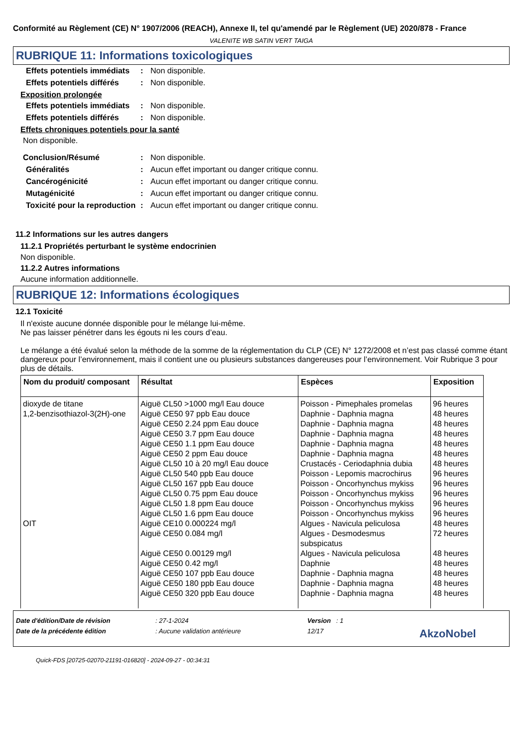Conformité au Règlement (CE) N° 1907/2006 (REACH), Annexe II, tel qu'amendé par le Règlement (UE) 2020/878 - France
VALENITE WB SATIN VERT TAIGA
RUBRIQUE 11: Informations toxicologiques
Effets potentiels immédiats
: Non disponible.
Effets potentiels différés
: Non disponible.
Exposition prolongée
Effets potentiels immédiats
: Non disponible.
Effets potentiels différés
: Non disponible.
Effets chroniques potentiels pour la santé
Non disponible.
Conclusion/Résumé : Non disponible.
Généralités : Aucun effet important ou danger critique connu.
Cancérogénicité : Aucun effet important ou danger critique connu.
Mutagénicité : Aucun effet important ou danger critique connu.
Toxicité pour la reproduction
: Aucun effet important ou danger critique connu.
11.2 Informations sur les autres dangers
11.2.1 Propriétés perturbant le système endocrinien
Non disponible.
11.2.2 Autres informations
Aucune information additionnelle.
RUBRIQUE 12: Informations écologiques
12.1 Toxicité
Il n'existe aucune donnée disponible pour le mélange lui-même.
Ne pas laisser pénétrer dans les égouts ni les cours d’eau.
Le mélange a été évalué selon la méthode de la somme de la réglementation du CLP (CE) N° 1272/2008 et n’est pas classé comme étant dangereux pour l’environnement, mais il contient une ou plusieurs substances dangereuses pour l’environnement. Voir Rubrique 3 pour plus de détails.
| Nom du produit/ composant | Résultat | Espèces | Exposition |
| --- | --- | --- | --- |
| dioxyde de titane 1,2-benzisothiazol-3(2H)-one OIT | Aiguë CL50 >1000 mg/l Eau douce Aiguë CE50 97 ppb Eau douce Aiguë CE50 2.24 ppm Eau douce Aiguë CE50 3.7 ppm Eau douce Aiguë CE50 1.1 ppm Eau douce Aiguë CE50 2 ppm Eau douce Aiguë CL50 10 à 20 mg/l Eau douce Aiguë CL50 540 ppb Eau douce Aiguë CL50 167 ppb Eau douce Aiguë CL50 0.75 ppm Eau douce Aiguë CL50 1.8 ppm Eau douce Aiguë CL50 1.6 ppm Eau douce Aiguë CE10 0.000224 mg/l Aiguë CE50 0.084 mg/l Aiguë CE50 0.00129 mg/l Aiguë CE50 0.42 mg/l Aiguë CE50 107 ppb Eau douce Aiguë CE50 180 ppb Eau douce Aiguë CE50 320 ppb Eau douce | Poisson - Pimephales promelas Daphnie - Daphnia magna Daphnie - Daphnia magna Daphnie - Daphnia magna Daphnie - Daphnia magna Daphnie - Daphnia magna Crustacés - Ceriodaphnia dubia Poisson - Lepomis macrochirus Poisson - Oncorhynchus mykiss Poisson - Oncorhynchus mykiss Poisson - Oncorhynchus mykiss Poisson - Oncorhynchus mykiss Algues - Navicula peliculosa Algues - Desmodesmus subspicatus Algues - Navicula peliculosa Daphnie Daphnie - Daphnia magna Daphnie - Daphnia magna Daphnie - Daphnia magna | 96 heures 48 heures 48 heures 48 heures 48 heures 48 heures 48 heures 96 heures 96 heures 96 heures 96 heures 96 heures 48 heures 72 heures 48 heures 48 heures 48 heures 48 heures 48 heures |
Date d'édition/Date de révision: 27-1-2024 Version : 1
Date de la précédente édition: Aucune validation antérieure 12/17 AkzoNobel
Quick-FDS [20725-02070-21191-016820] - 2024-09-27 - 00:34:31